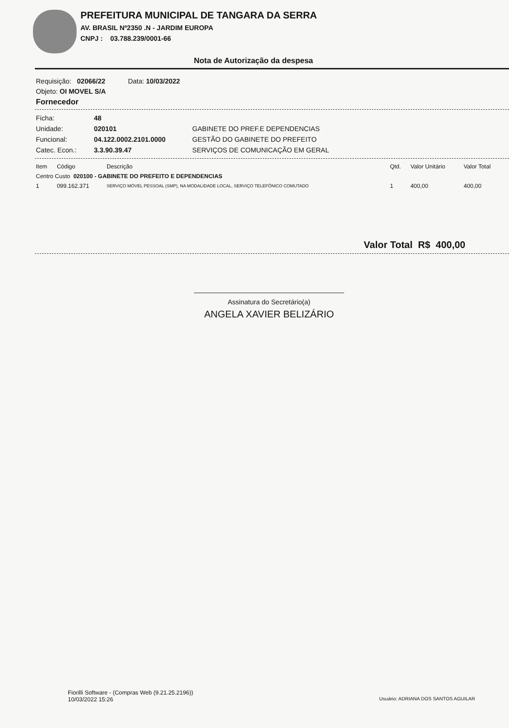PREFEITURA MUNICIPAL DE TANGARA DA SERRA
AV. BRASIL Nº2350 .N - JARDIM EUROPA
CNPJ : 03.788.239/0001-66
Nota de Autorização da despesa
Requisição: 02066/22 Data: 10/03/2022
Objeto: OI MOVEL S/A
Fornecedor
| Ficha: | 48 | |
| Unidade: | 020101 | GABINETE DO PREF.E DEPENDENCIAS |
| Funcional: | 04.122.0002.2101.0000 | GESTÃO DO GABINETE DO PREFEITO |
| Catec. Econ.: | 3.3.90.39.47 | SERVIÇOS DE COMUNICAÇÃO EM GERAL |
| Item | Código | Descrição | Qtd. | Valor Unitário | Valor Total |
| --- | --- | --- | --- | --- | --- |
| Centro Custo 020100 - GABINETE DO PREFEITO E DEPENDENCIAS | | | | | |
| 1 | 099.162.371 | SERVIÇO MÓVEL PESSOAL (SMP), NA MODALIDADE LOCAL, SERVIÇO TELEFÔNICO COMUTADO | 1 | 400,00 | 400,00 |
Valor Total R$ 400,00
Assinatura do Secretário(a)
ANGELA XAVIER BELIZÁRIO
Fiorilli Software - (Compras Web (9.21.25.2196))
10/03/2022 15:26
Usuário: ADRIANA DOS SANTOS AGUILAR